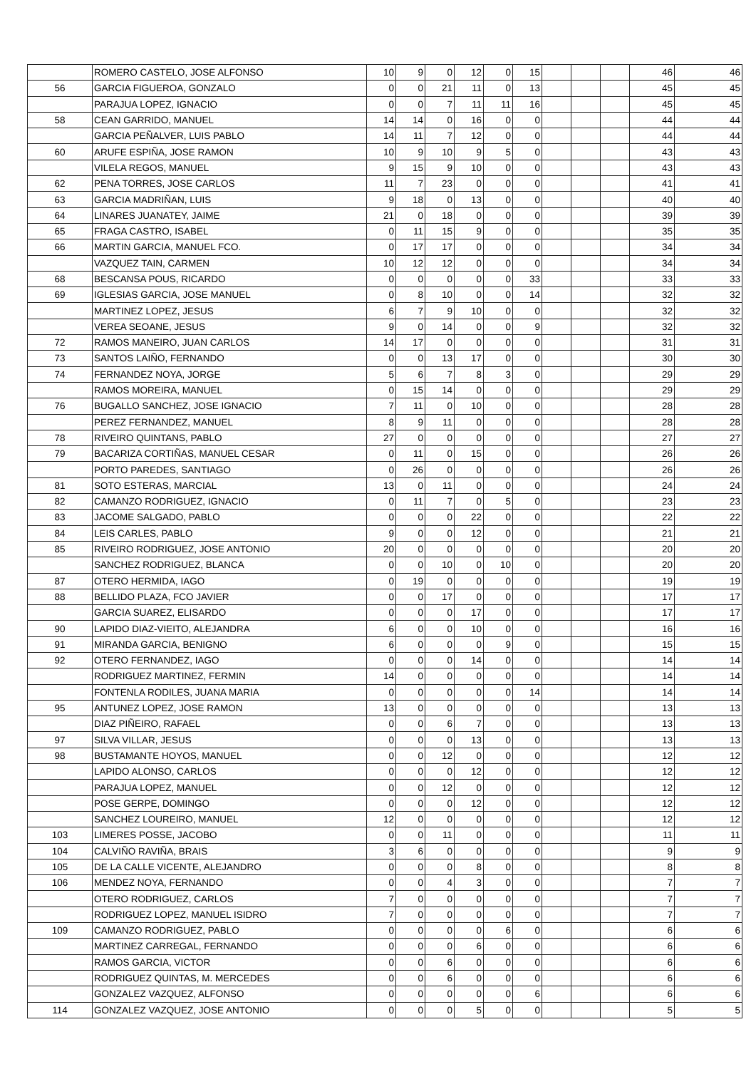| | ROMERO CASTELO, JOSE ALFONSO | 10 | 9 | 0 | 12 | 0 | 15 | | | | 46 | 46 |
| 56 | GARCIA FIGUEROA, GONZALO | 0 | 0 | 21 | 11 | 0 | 13 | | | | 45 | 45 |
| | PARAJUA LOPEZ, IGNACIO | 0 | 0 | 7 | 11 | 11 | 16 | | | | 45 | 45 |
| 58 | CEAN GARRIDO, MANUEL | 14 | 14 | 0 | 16 | 0 | 0 | | | | 44 | 44 |
| | GARCIA PEÑALVER, LUIS PABLO | 14 | 11 | 7 | 12 | 0 | 0 | | | | 44 | 44 |
| 60 | ARUFE ESPIÑA, JOSE RAMON | 10 | 9 | 10 | 9 | 5 | 0 | | | | 43 | 43 |
| | VILELA REGOS, MANUEL | 9 | 15 | 9 | 10 | 0 | 0 | | | | 43 | 43 |
| 62 | PENA TORRES, JOSE CARLOS | 11 | 7 | 23 | 0 | 0 | 0 | | | | 41 | 41 |
| 63 | GARCIA MADRIÑAN, LUIS | 9 | 18 | 0 | 13 | 0 | 0 | | | | 40 | 40 |
| 64 | LINARES JUANATEY, JAIME | 21 | 0 | 18 | 0 | 0 | 0 | | | | 39 | 39 |
| 65 | FRAGA CASTRO, ISABEL | 0 | 11 | 15 | 9 | 0 | 0 | | | | 35 | 35 |
| 66 | MARTIN GARCIA, MANUEL FCO. | 0 | 17 | 17 | 0 | 0 | 0 | | | | 34 | 34 |
| | VAZQUEZ TAIN, CARMEN | 10 | 12 | 12 | 0 | 0 | 0 | | | | 34 | 34 |
| 68 | BESCANSA POUS, RICARDO | 0 | 0 | 0 | 0 | 0 | 33 | | | | 33 | 33 |
| 69 | IGLESIAS GARCIA, JOSE MANUEL | 0 | 8 | 10 | 0 | 0 | 14 | | | | 32 | 32 |
| | MARTINEZ LOPEZ, JESUS | 6 | 7 | 9 | 10 | 0 | 0 | | | | 32 | 32 |
| | VEREA SEOANE, JESUS | 9 | 0 | 14 | 0 | 0 | 9 | | | | 32 | 32 |
| 72 | RAMOS MANEIRO, JUAN CARLOS | 14 | 17 | 0 | 0 | 0 | 0 | | | | 31 | 31 |
| 73 | SANTOS LAIÑO, FERNANDO | 0 | 0 | 13 | 17 | 0 | 0 | | | | 30 | 30 |
| 74 | FERNANDEZ NOYA, JORGE | 5 | 6 | 7 | 8 | 3 | 0 | | | | 29 | 29 |
| | RAMOS MOREIRA, MANUEL | 0 | 15 | 14 | 0 | 0 | 0 | | | | 29 | 29 |
| 76 | BUGALLO SANCHEZ, JOSE IGNACIO | 7 | 11 | 0 | 10 | 0 | 0 | | | | 28 | 28 |
| | PEREZ FERNANDEZ, MANUEL | 8 | 9 | 11 | 0 | 0 | 0 | | | | 28 | 28 |
| 78 | RIVEIRO QUINTANS, PABLO | 27 | 0 | 0 | 0 | 0 | 0 | | | | 27 | 27 |
| 79 | BACARIZA CORTIÑAS, MANUEL CESAR | 0 | 11 | 0 | 15 | 0 | 0 | | | | 26 | 26 |
| | PORTO PAREDES, SANTIAGO | 0 | 26 | 0 | 0 | 0 | 0 | | | | 26 | 26 |
| 81 | SOTO ESTERAS, MARCIAL | 13 | 0 | 11 | 0 | 0 | 0 | | | | 24 | 24 |
| 82 | CAMANZO RODRIGUEZ, IGNACIO | 0 | 11 | 7 | 0 | 5 | 0 | | | | 23 | 23 |
| 83 | JACOME SALGADO, PABLO | 0 | 0 | 0 | 22 | 0 | 0 | | | | 22 | 22 |
| 84 | LEIS CARLES, PABLO | 9 | 0 | 0 | 12 | 0 | 0 | | | | 21 | 21 |
| 85 | RIVEIRO RODRIGUEZ, JOSE ANTONIO | 20 | 0 | 0 | 0 | 0 | 0 | | | | 20 | 20 |
| | SANCHEZ RODRIGUEZ, BLANCA | 0 | 0 | 10 | 0 | 10 | 0 | | | | 20 | 20 |
| 87 | OTERO HERMIDA, IAGO | 0 | 19 | 0 | 0 | 0 | 0 | | | | 19 | 19 |
| 88 | BELLIDO PLAZA, FCO JAVIER | 0 | 0 | 17 | 0 | 0 | 0 | | | | 17 | 17 |
| | GARCIA SUAREZ, ELISARDO | 0 | 0 | 0 | 17 | 0 | 0 | | | | 17 | 17 |
| 90 | LAPIDO DIAZ-VIEITO, ALEJANDRA | 6 | 0 | 0 | 10 | 0 | 0 | | | | 16 | 16 |
| 91 | MIRANDA GARCIA, BENIGNO | 6 | 0 | 0 | 0 | 9 | 0 | | | | 15 | 15 |
| 92 | OTERO FERNANDEZ, IAGO | 0 | 0 | 0 | 14 | 0 | 0 | | | | 14 | 14 |
| | RODRIGUEZ MARTINEZ, FERMIN | 14 | 0 | 0 | 0 | 0 | 0 | | | | 14 | 14 |
| | FONTENLA RODILES, JUANA MARIA | 0 | 0 | 0 | 0 | 0 | 14 | | | | 14 | 14 |
| 95 | ANTUNEZ LOPEZ, JOSE RAMON | 13 | 0 | 0 | 0 | 0 | 0 | | | | 13 | 13 |
| | DIAZ PIÑEIRO, RAFAEL | 0 | 0 | 6 | 7 | 0 | 0 | | | | 13 | 13 |
| 97 | SILVA VILLAR, JESUS | 0 | 0 | 0 | 13 | 0 | 0 | | | | 13 | 13 |
| 98 | BUSTAMANTE HOYOS, MANUEL | 0 | 0 | 12 | 0 | 0 | 0 | | | | 12 | 12 |
| | LAPIDO ALONSO, CARLOS | 0 | 0 | 0 | 12 | 0 | 0 | | | | 12 | 12 |
| | PARAJUA LOPEZ, MANUEL | 0 | 0 | 12 | 0 | 0 | 0 | | | | 12 | 12 |
| | POSE GERPE, DOMINGO | 0 | 0 | 0 | 12 | 0 | 0 | | | | 12 | 12 |
| | SANCHEZ LOUREIRO, MANUEL | 12 | 0 | 0 | 0 | 0 | 0 | | | | 12 | 12 |
| 103 | LIMERES POSSE, JACOBO | 0 | 0 | 11 | 0 | 0 | 0 | | | | 11 | 11 |
| 104 | CALVIÑO RAVIÑA, BRAIS | 3 | 6 | 0 | 0 | 0 | 0 | | | | 9 | 9 |
| 105 | DE LA CALLE VICENTE, ALEJANDRO | 0 | 0 | 0 | 8 | 0 | 0 | | | | 8 | 8 |
| 106 | MENDEZ NOYA, FERNANDO | 0 | 0 | 4 | 3 | 0 | 0 | | | | 7 | 7 |
| | OTERO RODRIGUEZ, CARLOS | 7 | 0 | 0 | 0 | 0 | 0 | | | | 7 | 7 |
| | RODRIGUEZ LOPEZ, MANUEL ISIDRO | 7 | 0 | 0 | 0 | 0 | 0 | | | | 7 | 7 |
| 109 | CAMANZO RODRIGUEZ, PABLO | 0 | 0 | 0 | 0 | 6 | 0 | | | | 6 | 6 |
| | MARTINEZ CARREGAL, FERNANDO | 0 | 0 | 0 | 6 | 0 | 0 | | | | 6 | 6 |
| | RAMOS GARCIA, VICTOR | 0 | 0 | 6 | 0 | 0 | 0 | | | | 6 | 6 |
| | RODRIGUEZ QUINTAS, M. MERCEDES | 0 | 0 | 6 | 0 | 0 | 0 | | | | 6 | 6 |
| | GONZALEZ VAZQUEZ, ALFONSO | 0 | 0 | 0 | 0 | 0 | 6 | | | | 6 | 6 |
| 114 | GONZALEZ VAZQUEZ, JOSE ANTONIO | 0 | 0 | 0 | 5 | 0 | 0 | | | | 5 | 5 |